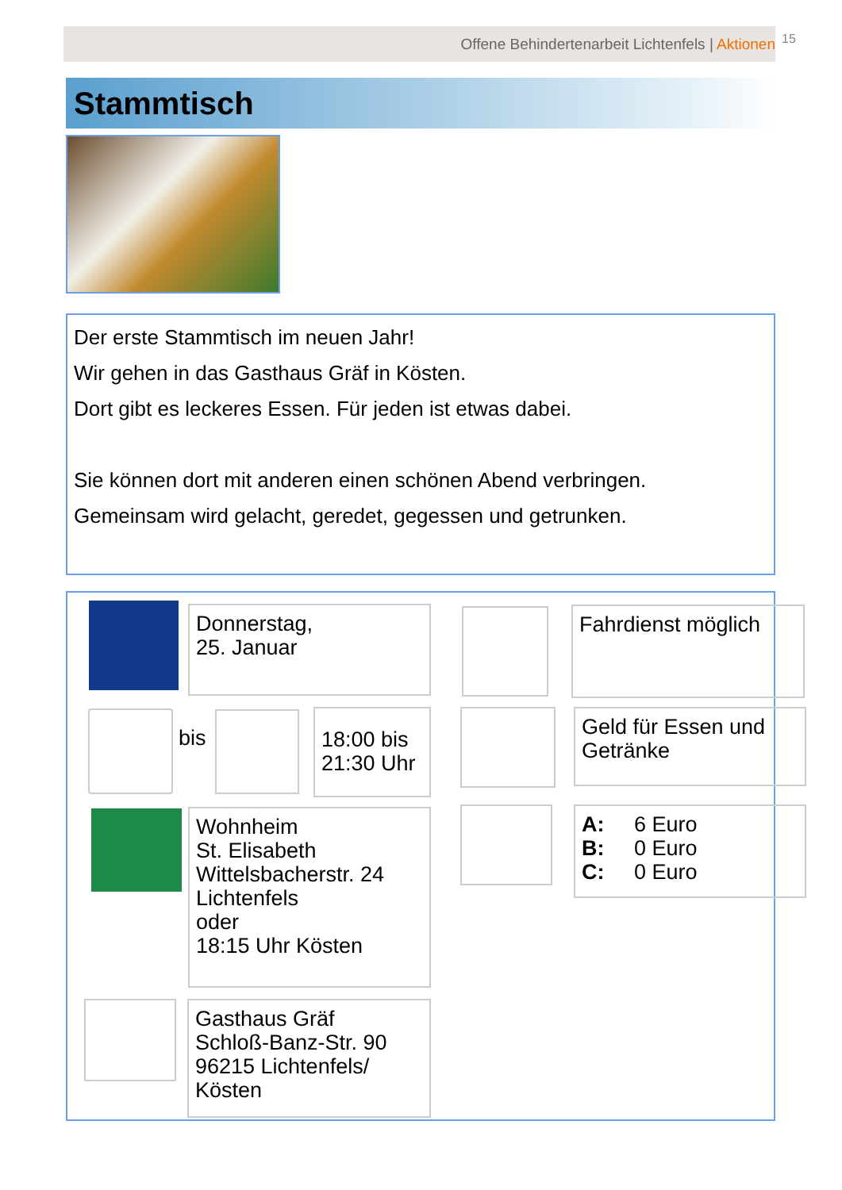Offene Behindertenarbeit Lichtenfels | Aktionen 15
Stammtisch
Der erste Stammtisch im neuen Jahr!
Wir gehen in das Gasthaus Gräf in Kösten.
Dort gibt es leckeres Essen. Für jeden ist etwas dabei.
Sie können dort mit anderen einen schönen Abend verbringen.
Gemeinsam wird gelacht, geredet, gegessen und getrunken.
Donnerstag,
25. Januar
Fahrdienst möglich
bis
18:00 bis
21:30 Uhr
Geld für Essen und Getränke
Wohnheim
St. Elisabeth
Wittelsbacherstr. 24
Lichtenfels
oder
18:15 Uhr Kösten
A: 6 Euro
B: 0 Euro
C: 0 Euro
Gasthaus Gräf
Schloß-Banz-Str. 90
96215 Lichtenfels/
Kösten